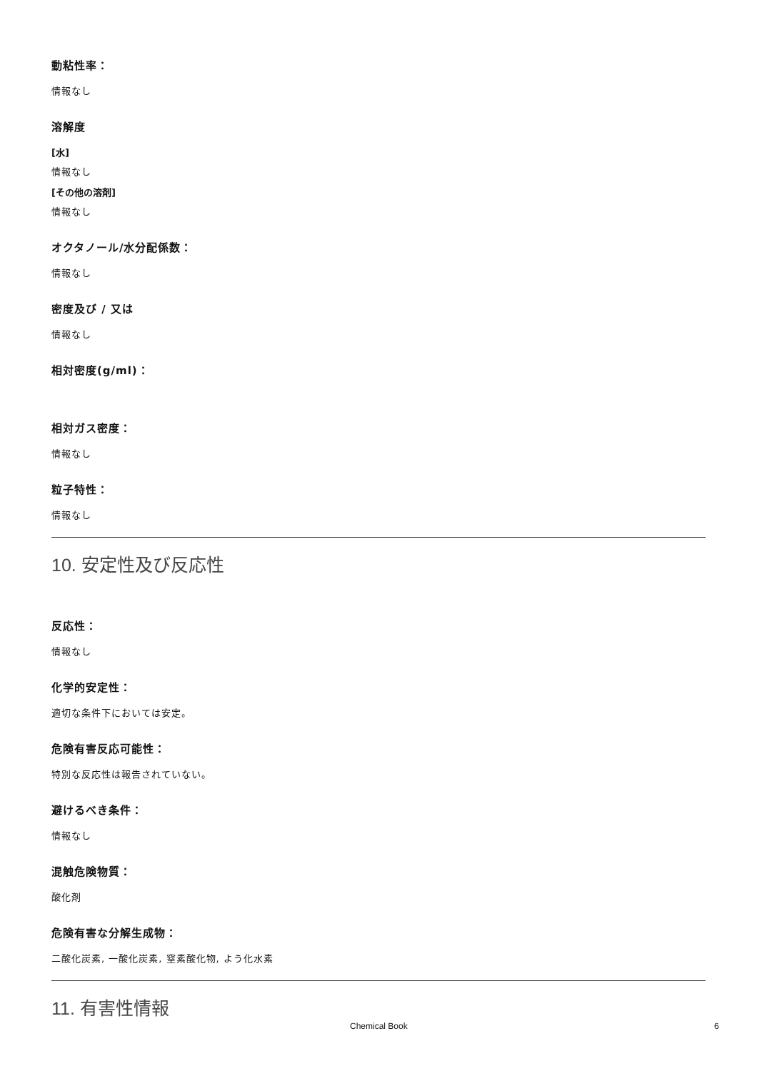動粘性率：
情報なし
溶解度
[水]
情報なし
[その他の溶剤]
情報なし
オクタノール/水分配係数：
情報なし
密度及び / 又は
情報なし
相対密度(g/ml)：
相対ガス密度：
情報なし
粒子特性：
情報なし
10. 安定性及び反応性
反応性：
情報なし
化学的安定性：
適切な条件下においては安定。
危険有害反応可能性：
特別な反応性は報告されていない。
避けるべき条件：
情報なし
混触危険物質：
酸化剤
危険有害な分解生成物：
二酸化炭素, 一酸化炭素, 窒素酸化物, よう化水素
11. 有害性情報
Chemical Book 6